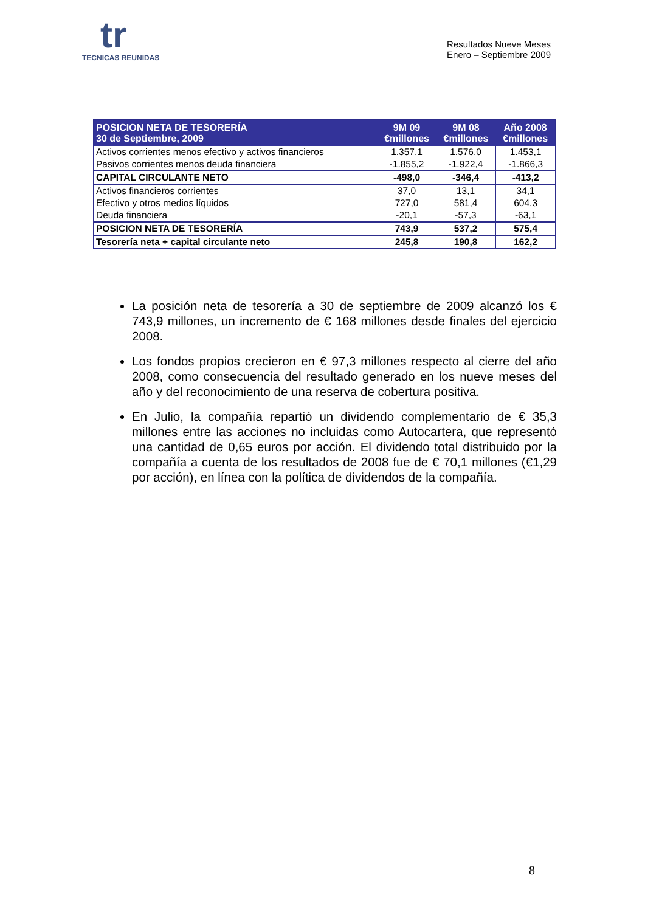tr
TECNICAS REUNIDAS
Resultados Nueve Meses
Enero – Septiembre 2009
| POSICION NETA DE TESORERÍA 30 de Septiembre, 2009 | 9M 09 €millones | 9M 08 €millones | Año 2008 €millones |
| --- | --- | --- | --- |
| Activos corrientes menos efectivo y activos financieros | 1.357,1 | 1.576,0 | 1.453,1 |
| Pasivos corrientes menos deuda financiera | -1.855,2 | -1.922,4 | -1.866,3 |
| CAPITAL CIRCULANTE NETO | -498,0 | -346,4 | -413,2 |
| Activos financieros corrientes | 37,0 | 13,1 | 34,1 |
| Efectivo y otros medios líquidos | 727,0 | 581,4 | 604,3 |
| Deuda financiera | -20,1 | -57,3 | -63,1 |
| POSICION NETA DE TESORERÍA | 743,9 | 537,2 | 575,4 |
| Tesorería neta + capital circulante neto | 245,8 | 190,8 | 162,2 |
La posición neta de tesorería a 30 de septiembre de 2009 alcanzó los € 743,9 millones, un incremento de € 168 millones desde finales del ejercicio 2008.
Los fondos propios crecieron en € 97,3 millones respecto al cierre del año 2008, como consecuencia del resultado generado en los nueve meses del año y del reconocimiento de una reserva de cobertura positiva.
En Julio, la compañía repartió un dividendo complementario de € 35,3 millones entre las acciones no incluidas como Autocartera, que representó una cantidad de 0,65 euros por acción. El dividendo total distribuido por la compañía a cuenta de los resultados de 2008 fue de € 70,1 millones (€1,29 por acción), en línea con la política de dividendos de la compañía.
8